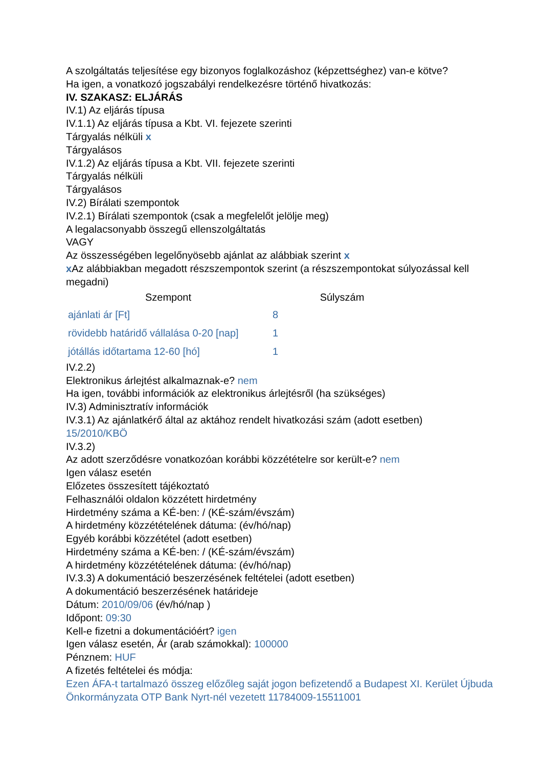A szolgáltatás teljesítése egy bizonyos foglalkozáshoz (képzettséghez) van-e kötve?
Ha igen, a vonatkozó jogszabályi rendelkezésre történő hivatkozás:
IV. SZAKASZ: ELJÁRÁS
IV.1) Az eljárás típusa
IV.1.1) Az eljárás típusa a Kbt. VI. fejezete szerinti
Tárgyalás nélküli x
Tárgyalásos
IV.1.2) Az eljárás típusa a Kbt. VII. fejezete szerinti
Tárgyalás nélküli
Tárgyalásos
IV.2) Bírálati szempontok
IV.2.1) Bírálati szempontok (csak a megfelelőt jelölje meg)
A legalacsonyabb összegű ellenszolgáltatás
VAGY
Az összességében legelőnyösebb ajánlat az alábbiak szerint x
x Az alábbiakban megadott részszempontok szerint (a részszempontokat súlyozással kell megadni)
| Szempont | Súlyszám |
| --- | --- |
| ajánlati ár [Ft] | 8 |
| rövidebb határidő vállalása 0-20 [nap] | 1 |
| jótállás időtartama 12-60 [hó] | 1 |
IV.2.2)
Elektronikus árlejtést alkalmaznak-e? nem
Ha igen, további információk az elektronikus árlejtésről (ha szükséges)
IV.3) Adminisztratív információk
IV.3.1) Az ajánlatkérő által az aktához rendelt hivatkozási szám (adott esetben)
15/2010/KBÖ
IV.3.2)
Az adott szerződésre vonatkozóan korábbi közzétételre sor került-e? nem
Igen válasz esetén
Előzetes összesített tájékoztató
Felhasználói oldalon közzétett hirdetmény
Hirdetmény száma a KÉ-ben: / (KÉ-szám/évszám)
A hirdetmény közzétételének dátuma: (év/hó/nap)
Egyéb korábbi közzététel (adott esetben)
Hirdetmény száma a KÉ-ben: / (KÉ-szám/évszám)
A hirdetmény közzétételének dátuma: (év/hó/nap)
IV.3.3) A dokumentáció beszerzésének feltételei (adott esetben)
A dokumentáció beszerzésének határideje
Dátum: 2010/09/06 (év/hó/nap )
Időpont: 09:30
Kell-e fizetni a dokumentációért? igen
Igen válasz esetén, Ár (arab számokkal): 100000
Pénznem: HUF
A fizetés feltételei és módja:
Ezen ÁFA-t tartalmazó összeg előzőleg saját jogon befizetendő a Budapest XI. Kerület Újbuda Önkormányzata OTP Bank Nyrt-nél vezetett 11784009-15511001